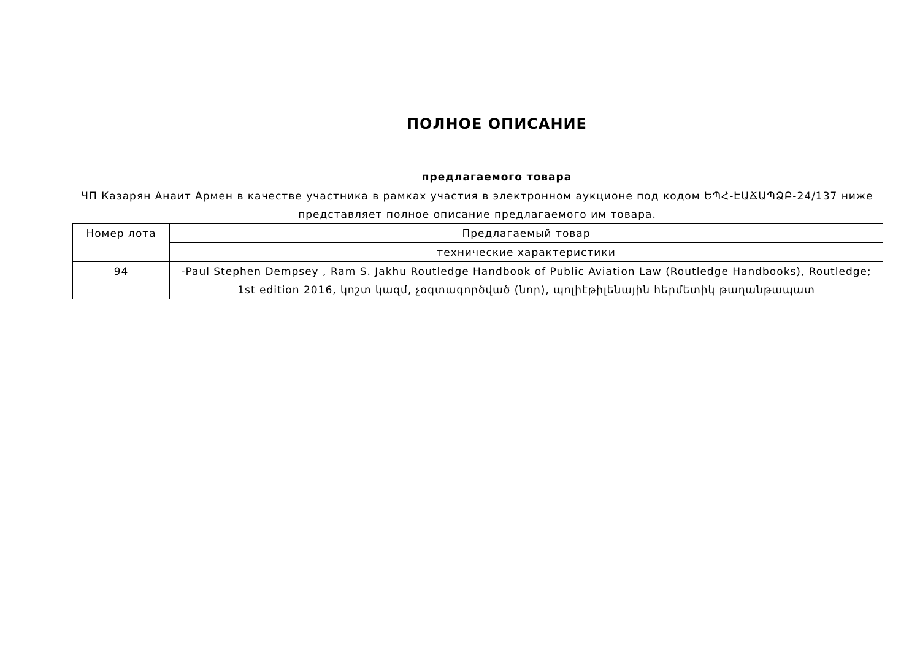ПОЛНОЕ ОПИСАНИЕ
предлагаемого товара
ЧП Казарян Анаит Армен в качестве участника в рамках участия в электронном аукционе под кодом ԵՊՀ-ԷԱՃԱՊՁԲ-24/137 ниже представляет полное описание предлагаемого им товара.
| Номер лота | Предлагаемый товар |
| --- | --- |
| | технические характеристики |
| 94 | -Paul Stephen Dempsey , Ram S. Jakhu Routledge Handbook of Public Aviation Law (Routledge Handbooks), Routledge; 1st edition 2016, կոշտ կազմ, չօգտագործված (նոր), պոլիէթիլենային հերմետիկ թաղանթապատ |